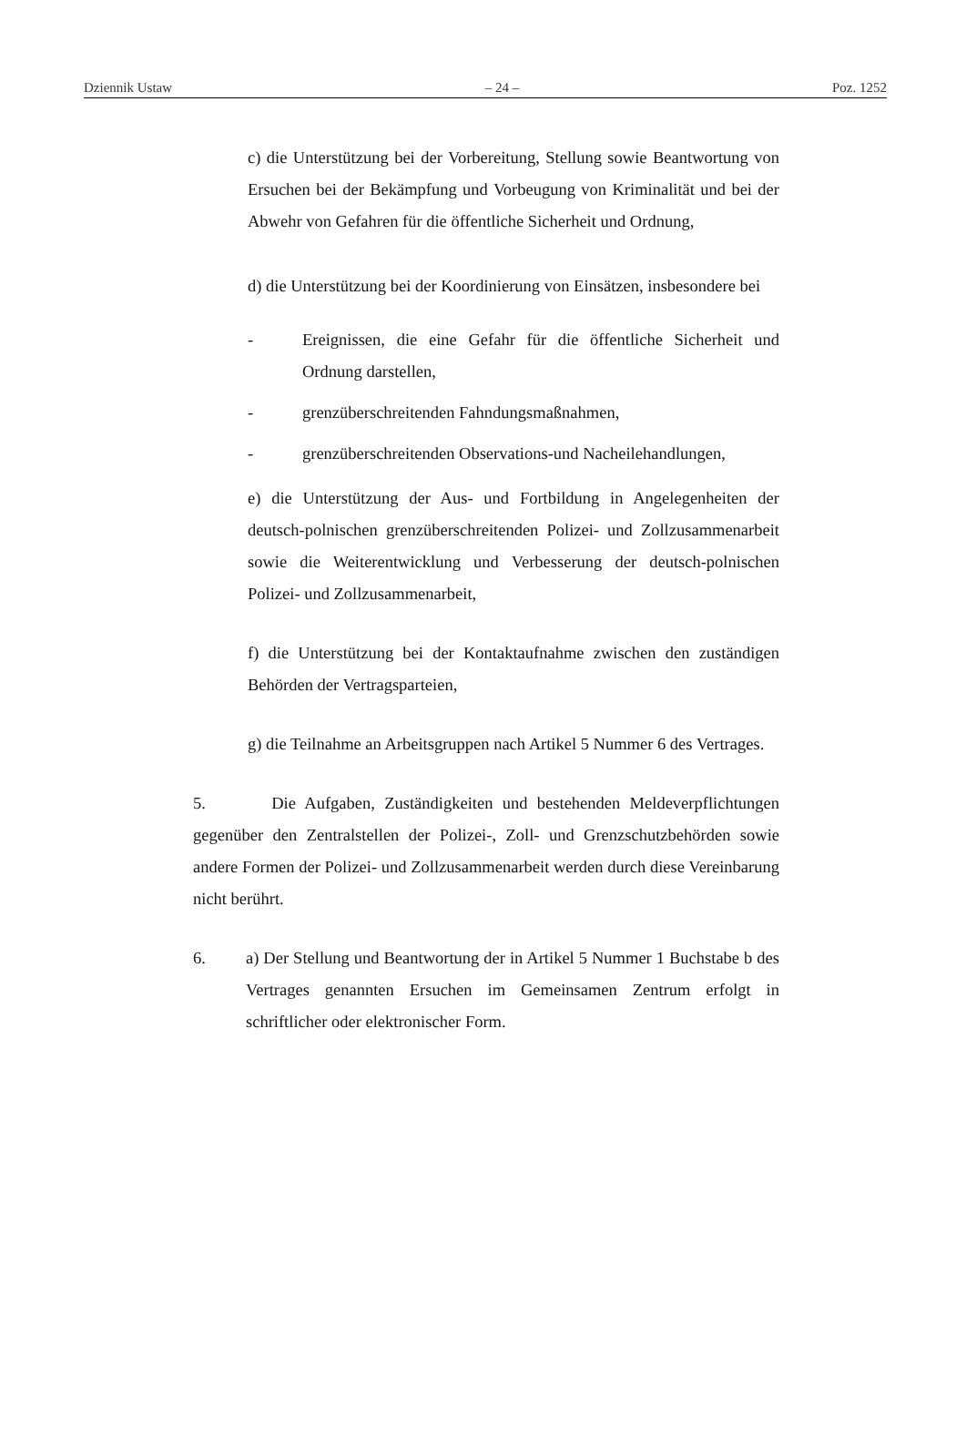Dziennik Ustaw – 24 – Poz. 1252
c) die Unterstützung bei der Vorbereitung, Stellung sowie Beantwortung von Ersuchen bei der Bekämpfung und Vorbeugung von Kriminalität und bei der Abwehr von Gefahren für die öffentliche Sicherheit und Ordnung,
d) die Unterstützung bei der Koordinierung von Einsätzen, insbesondere bei
- Ereignissen, die eine Gefahr für die öffentliche Sicherheit und Ordnung darstellen,
- grenzüberschreitenden Fahndungsmaßnahmen,
- grenzüberschreitenden Observations-und Nacheilehandlungen,
e) die Unterstützung der Aus- und Fortbildung in Angelegenheiten der deutsch-polnischen grenzüberschreitenden Polizei- und Zollzusammenarbeit sowie die Weiterentwicklung und Verbesserung der deutsch-polnischen Polizei- und Zollzusammenarbeit,
f) die Unterstützung bei der Kontaktaufnahme zwischen den zuständigen Behörden der Vertragsparteien,
g) die Teilnahme an Arbeitsgruppen nach Artikel 5 Nummer 6 des Vertrages.
5. Die Aufgaben, Zuständigkeiten und bestehenden Meldeverpflichtungen gegenüber den Zentralstellen der Polizei-, Zoll- und Grenzschutzbehörden sowie andere Formen der Polizei- und Zollzusammenarbeit werden durch diese Vereinbarung nicht berührt.
6. a) Der Stellung und Beantwortung der in Artikel 5 Nummer 1 Buchstabe b des Vertrages genannten Ersuchen im Gemeinsamen Zentrum erfolgt in schriftlicher oder elektronischer Form.